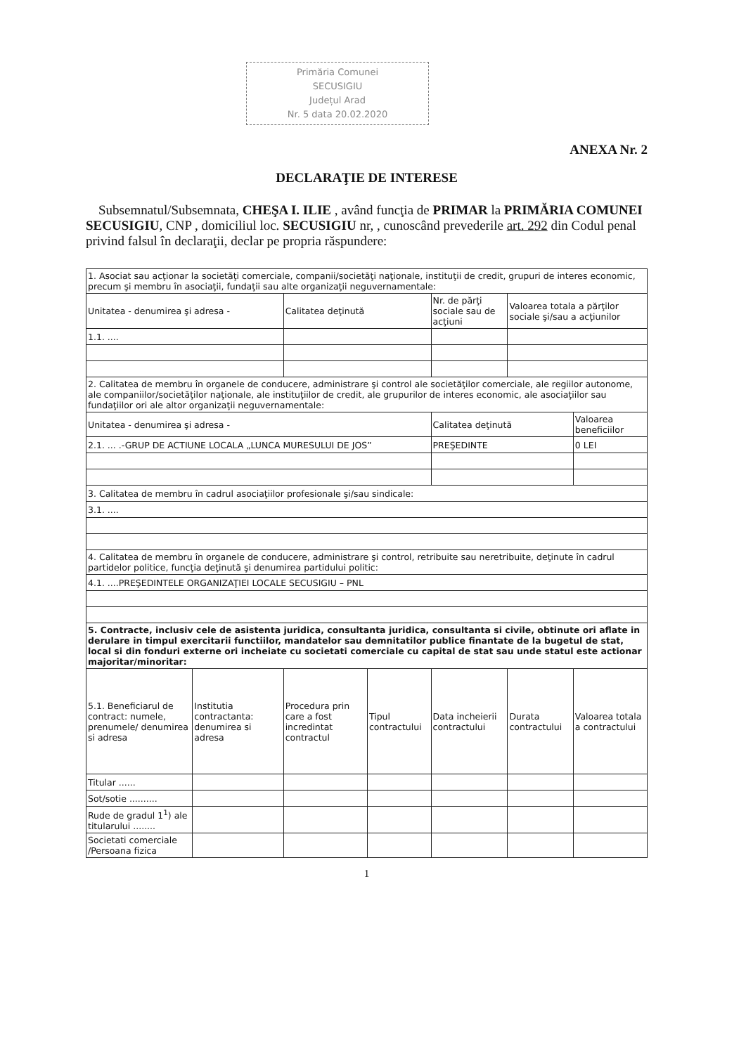Primăria Comunei
SECUSIGIU
Județul Arad
Nr. 5 data 20.02.2020
ANEXA Nr. 2
DECLARAŢIE DE INTERESE
Subsemnatul/Subsemnata, CHEŞA I. ILIE , având funcţia de PRIMAR la PRIMĂRIA COMUNEI SECUSIGIU, CNP , domiciliul loc. SECUSIGIU nr, , cunoscând prevederile art. 292 din Codul penal privind falsul în declaraţii, declar pe propria răspundere:
| 1. Asociat sau acţionar la societăţi comerciale, companii/societăţi naţionale, instituţii de credit, grupuri de interes economic, precum şi membru în asociaţii, fundaţii sau alte organizaţii neguvernamentale: | | | | | | |
| Unitatea - denumirea şi adresa - | | Calitatea deţinută | | Nr. de părţi sociale sau de acţiuni | Valoarea totala a părţilor sociale şi/sau a acţiunilor | |
| 1.1. .... | | | | | | |
| 2. Calitatea de membru în organele de conducere, administrare şi control ale societăţilor comerciale, ale regiilor autonome, ale companiilor/societăţilor naţionale, ale instituţiilor de credit, ale grupurilor de interes economic, ale asociaţiilor sau fundaţiilor ori ale altor organizaţii neguvernamentale: | | | | | | |
| Unitatea - denumirea şi adresa - | | | | Calitatea deţinută | | Valoarea beneficiilor |
| 2.1. ... .-GRUP DE ACTIUNE LOCALA „LUNCA MURESULUI DE JOS” | | | | PREŞEDINTE | | 0 LEI |
| 3. Calitatea de membru în cadrul asociaţiilor profesionale şi/sau sindicale: | | | | | | |
| 3.1. .... | | | | | | |
| 4. Calitatea de membru în organele de conducere, administrare şi control, retribuite sau neretribuite, deţinute în cadrul partidelor politice, funcţia deţinută şi denumirea partidului politic: | | | | | | |
| 4.1. ....PREŞEDINTELE ORGANIZAŢIEI LOCALE SECUSIGIU – PNL | | | | | | |
| 5. Contracte, inclusiv cele de asistenta juridica, consultanta juridica, consultanta si civile, obtinute ori aflate in derulare in timpul exercitarii functiilor, mandatelor sau demnitatilor publice finantate de la bugetul de stat, local si din fonduri externe ori incheiate cu societati comerciale cu capital de stat sau unde statul este actionar majoritar/minoritar: | | | | | | |
| 5.1. Beneficiarul de contract: numele, prenumele/ denumirea si adresa | Institutia contractanta: denumirea si adresa | Procedura prin care a fost incredintat contractul | Tipul contractului | Data incheierii contractului | Durata contractului | Valoarea totala a contractului |
| Titular ...... | | | | | | |
| Sot/sotie .......... | | | | | | |
| Rude de gradul 1<sup>1</sup>) ale titularului ........ | | | | | | |
| Societati comerciale /Persoana fizica | | | | | | |
1